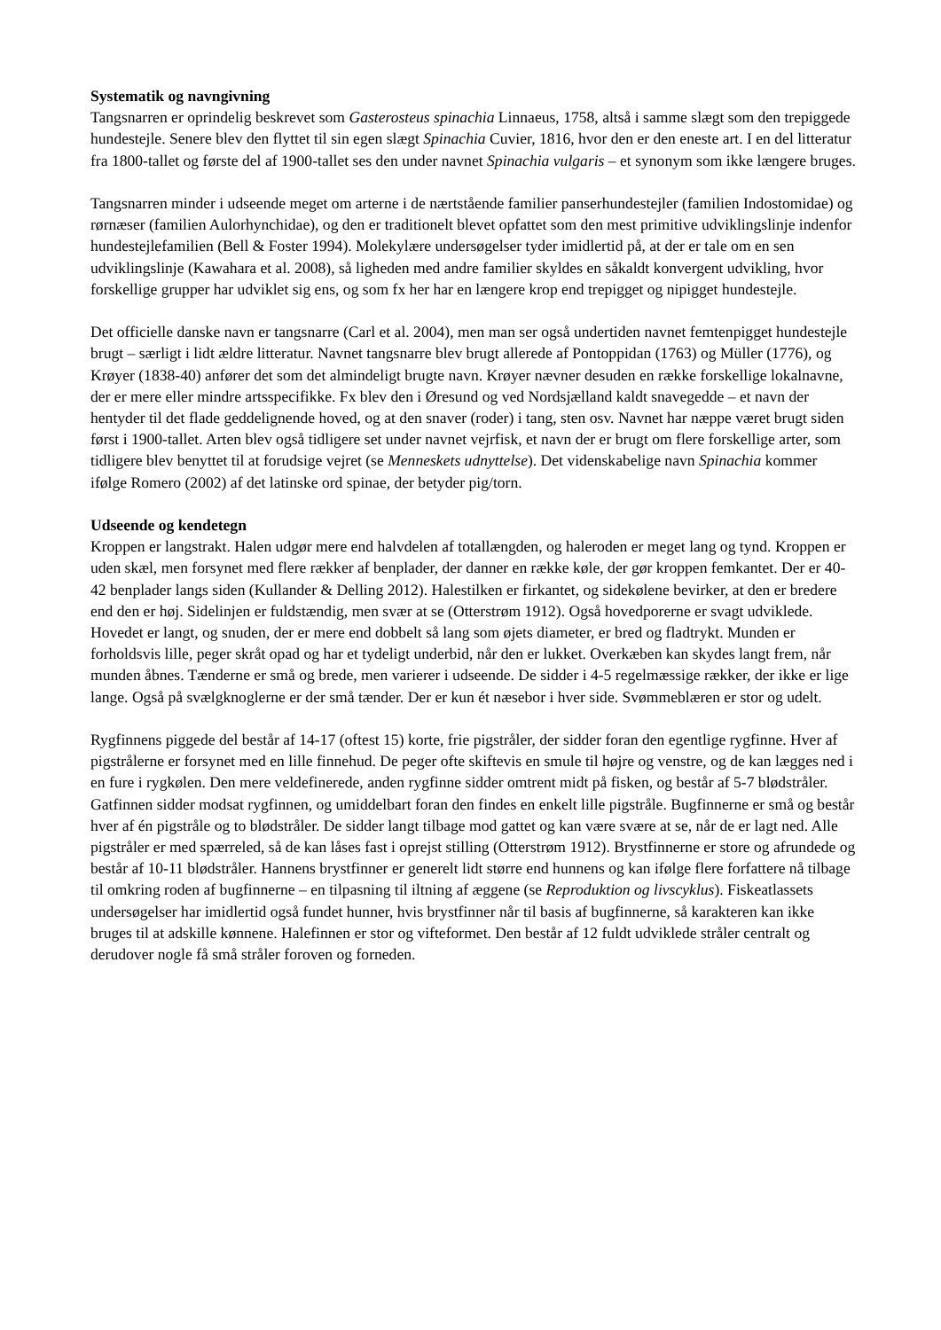Systematik og navngivning
Tangsnarren er oprindelig beskrevet som Gasterosteus spinachia Linnaeus, 1758, altså i samme slægt som den trepiggede hundestejle. Senere blev den flyttet til sin egen slægt Spinachia Cuvier, 1816, hvor den er den eneste art. I en del litteratur fra 1800-tallet og første del af 1900-tallet ses den under navnet Spinachia vulgaris – et synonym som ikke længere bruges.
Tangsnarren minder i udseende meget om arterne i de nærtstående familier panserhundestejler (familien Indostomidae) og rørnæser (familien Aulorhynchidae), og den er traditionelt blevet opfattet som den mest primitive udviklingslinje indenfor hundestejlefamilien (Bell & Foster 1994). Molekylære undersøgelser tyder imidlertid på, at der er tale om en sen udviklingslinje (Kawahara et al. 2008), så ligheden med andre familier skyldes en såkaldt konvergent udvikling, hvor forskellige grupper har udviklet sig ens, og som fx her har en længere krop end trepigget og nipigget hundestejle.
Det officielle danske navn er tangsnarre (Carl et al. 2004), men man ser også undertiden navnet femtenpigget hundestejle brugt – særligt i lidt ældre litteratur. Navnet tangsnarre blev brugt allerede af Pontoppidan (1763) og Müller (1776), og Krøyer (1838-40) anfører det som det almindeligt brugte navn. Krøyer nævner desuden en række forskellige lokalnavne, der er mere eller mindre artsspecifikke. Fx blev den i Øresund og ved Nordsjælland kaldt snavegedde – et navn der hentyder til det flade geddelignende hoved, og at den snaver (roder) i tang, sten osv. Navnet har næppe været brugt siden først i 1900-tallet. Arten blev også tidligere set under navnet vejrfisk, et navn der er brugt om flere forskellige arter, som tidligere blev benyttet til at forudsige vejret (se Menneskets udnyttelse). Det videnskabelige navn Spinachia kommer ifølge Romero (2002) af det latinske ord spinae, der betyder pig/torn.
Udseende og kendetegn
Kroppen er langstrakt. Halen udgør mere end halvdelen af totallængden, og haleroden er meget lang og tynd. Kroppen er uden skæl, men forsynet med flere rækker af benplader, der danner en række køle, der gør kroppen femkantet. Der er 40-42 benplader langs siden (Kullander & Delling 2012). Halestilken er firkantet, og sidekølene bevirker, at den er bredere end den er høj. Sidelinjen er fuldstændig, men svær at se (Otterstrøm 1912). Også hovedporerne er svagt udviklede. Hovedet er langt, og snuden, der er mere end dobbelt så lang som øjets diameter, er bred og fladtrykt. Munden er forholdsvis lille, peger skråt opad og har et tydeligt underbid, når den er lukket. Overkæben kan skydes langt frem, når munden åbnes. Tænderne er små og brede, men varierer i udseende. De sidder i 4-5 regelmæssige rækker, der ikke er lige lange. Også på svælgknoglerne er der små tænder. Der er kun ét næsebor i hver side. Svømmeblæren er stor og udelt.
Rygfinnens piggede del består af 14-17 (oftest 15) korte, frie pigstråler, der sidder foran den egentlige rygfinne. Hver af pigstrålerne er forsynet med en lille finnehud. De peger ofte skiftevis en smule til højre og venstre, og de kan lægges ned i en fure i rygkølen. Den mere veldefinerede, anden rygfinne sidder omtrent midt på fisken, og består af 5-7 blødstråler. Gatfinnen sidder modsat rygfinnen, og umiddelbart foran den findes en enkelt lille pigstråle. Bugfinnerne er små og består hver af én pigstråle og to blødstråler. De sidder langt tilbage mod gattet og kan være svære at se, når de er lagt ned. Alle pigstråler er med spærreled, så de kan låses fast i oprejst stilling (Otterstrøm 1912). Brystfinnerne er store og afrundede og består af 10-11 blødstråler. Hannens brystfinner er generelt lidt større end hunnens og kan ifølge flere forfattere nå tilbage til omkring roden af bugfinnerne – en tilpasning til iltning af æggene (se Reproduktion og livscyklus). Fiskeatlassets undersøgelser har imidlertid også fundet hunner, hvis brystfinner når til basis af bugfinnerne, så karakteren kan ikke bruges til at adskille kønnene. Halefinnen er stor og vifteformet. Den består af 12 fuldt udviklede stråler centralt og derudover nogle få små stråler foroven og forneden.